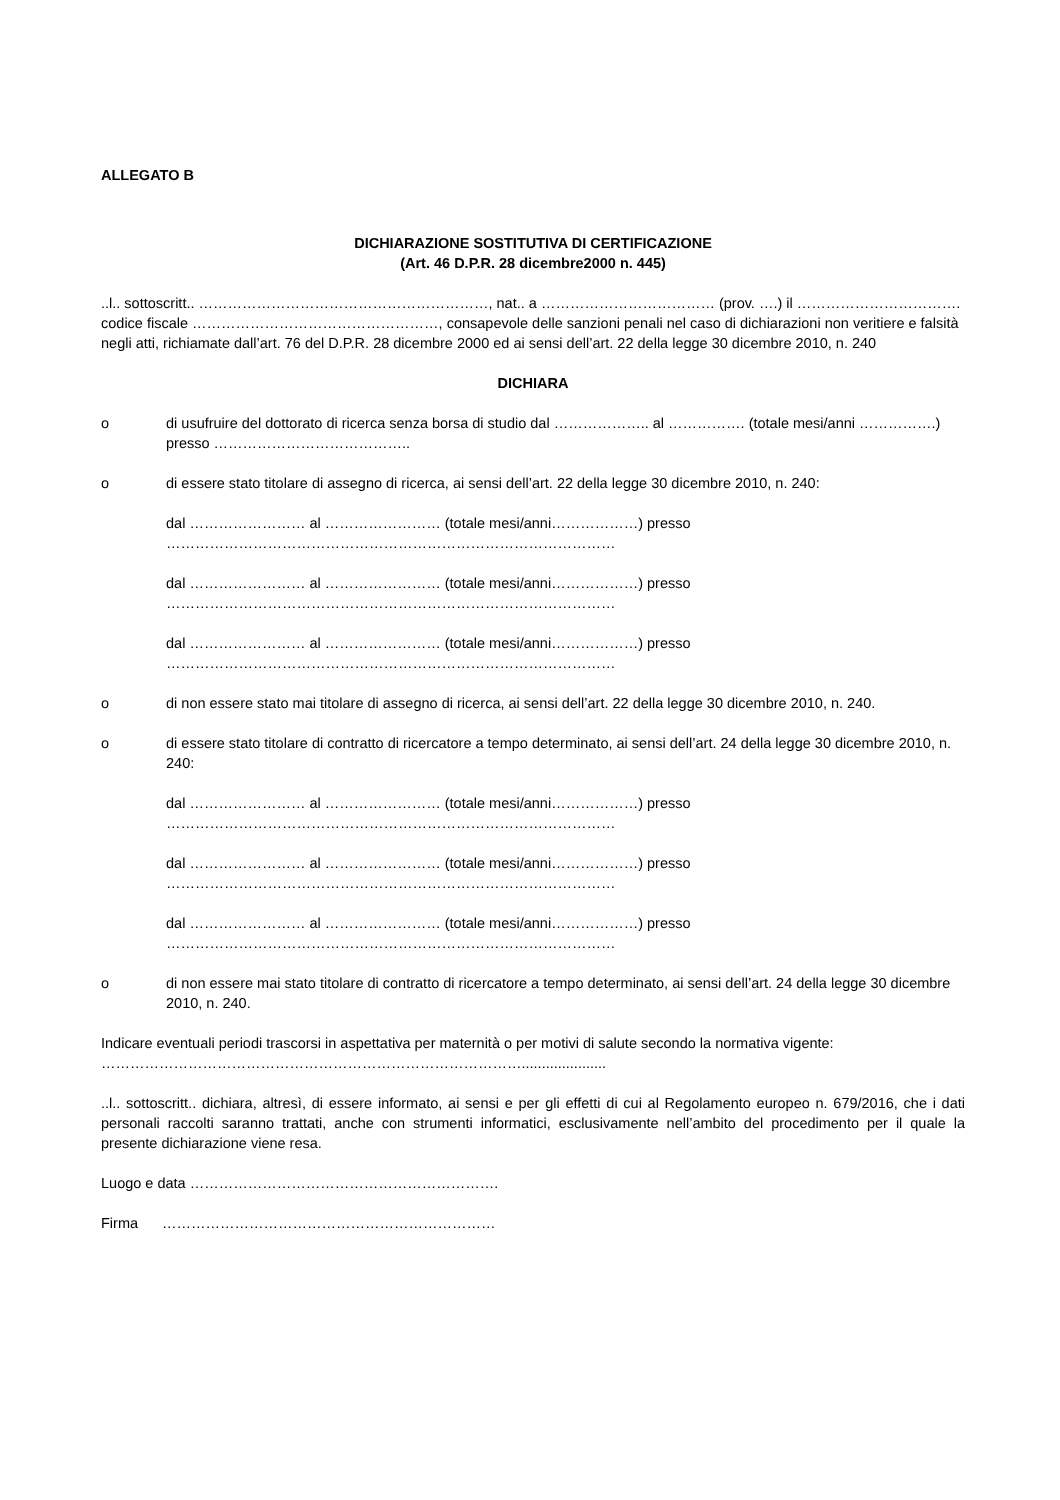ALLEGATO B
DICHIARAZIONE SOSTITUTIVA DI CERTIFICAZIONE
(Art. 46 D.P.R. 28 dicembre2000 n. 445)
..l.. sottoscritt.. ……………………………………………………, nat.. a ……………………………… (prov. ….) il …………………………….
codice fiscale ……………………………………………, consapevole delle sanzioni penali nel caso di dichiarazioni non veritiere e falsità negli atti, richiamate dall’art. 76 del D.P.R. 28 dicembre 2000 ed ai sensi dell’art. 22 della legge 30 dicembre 2010, n. 240
DICHIARA
o di usufruire del dottorato di ricerca senza borsa di studio dal ……………….. al ……………. (totale mesi/anni …………….) presso …………………………………..
o di essere stato titolare di assegno di ricerca, ai sensi dell’art. 22 della legge 30 dicembre 2010, n. 240:
dal …………………… al …………………… (totale mesi/anni………………) presso
…………………………………………………………………………………
dal …………………… al …………………… (totale mesi/anni………………) presso
…………………………………………………………………………………
dal …………………… al …………………… (totale mesi/anni………………) presso
…………………………………………………………………………………
o di non essere stato mai titolare di assegno di ricerca, ai sensi dell’art. 22 della legge 30 dicembre 2010, n. 240.
o di essere stato titolare di contratto di ricercatore a tempo determinato, ai sensi dell’art. 24 della legge 30 dicembre 2010, n. 240:
dal …………………… al …………………… (totale mesi/anni………………) presso
…………………………………………………………………………………
dal …………………… al …………………… (totale mesi/anni………………) presso
…………………………………………………………………………………
dal …………………… al …………………… (totale mesi/anni………………) presso
…………………………………………………………………………………
o di non essere mai stato titolare di contratto di ricercatore a tempo determinato, ai sensi dell’art. 24 della legge 30 dicembre 2010, n. 240.
Indicare eventuali periodi trascorsi in aspettativa per maternità o per motivi di salute secondo la normativa vigente: …………………………………………………………………………….....................
..l.. sottoscritt.. dichiara, altresì, di essere informato, ai sensi e per gli effetti di cui al Regolamento europeo n. 679/2016, che i dati personali raccolti saranno trattati, anche con strumenti informatici, esclusivamente nell’ambito del procedimento per il quale la presente dichiarazione viene resa.
Luogo e data ……………………………………………………….
Firma ……………………………………………………………